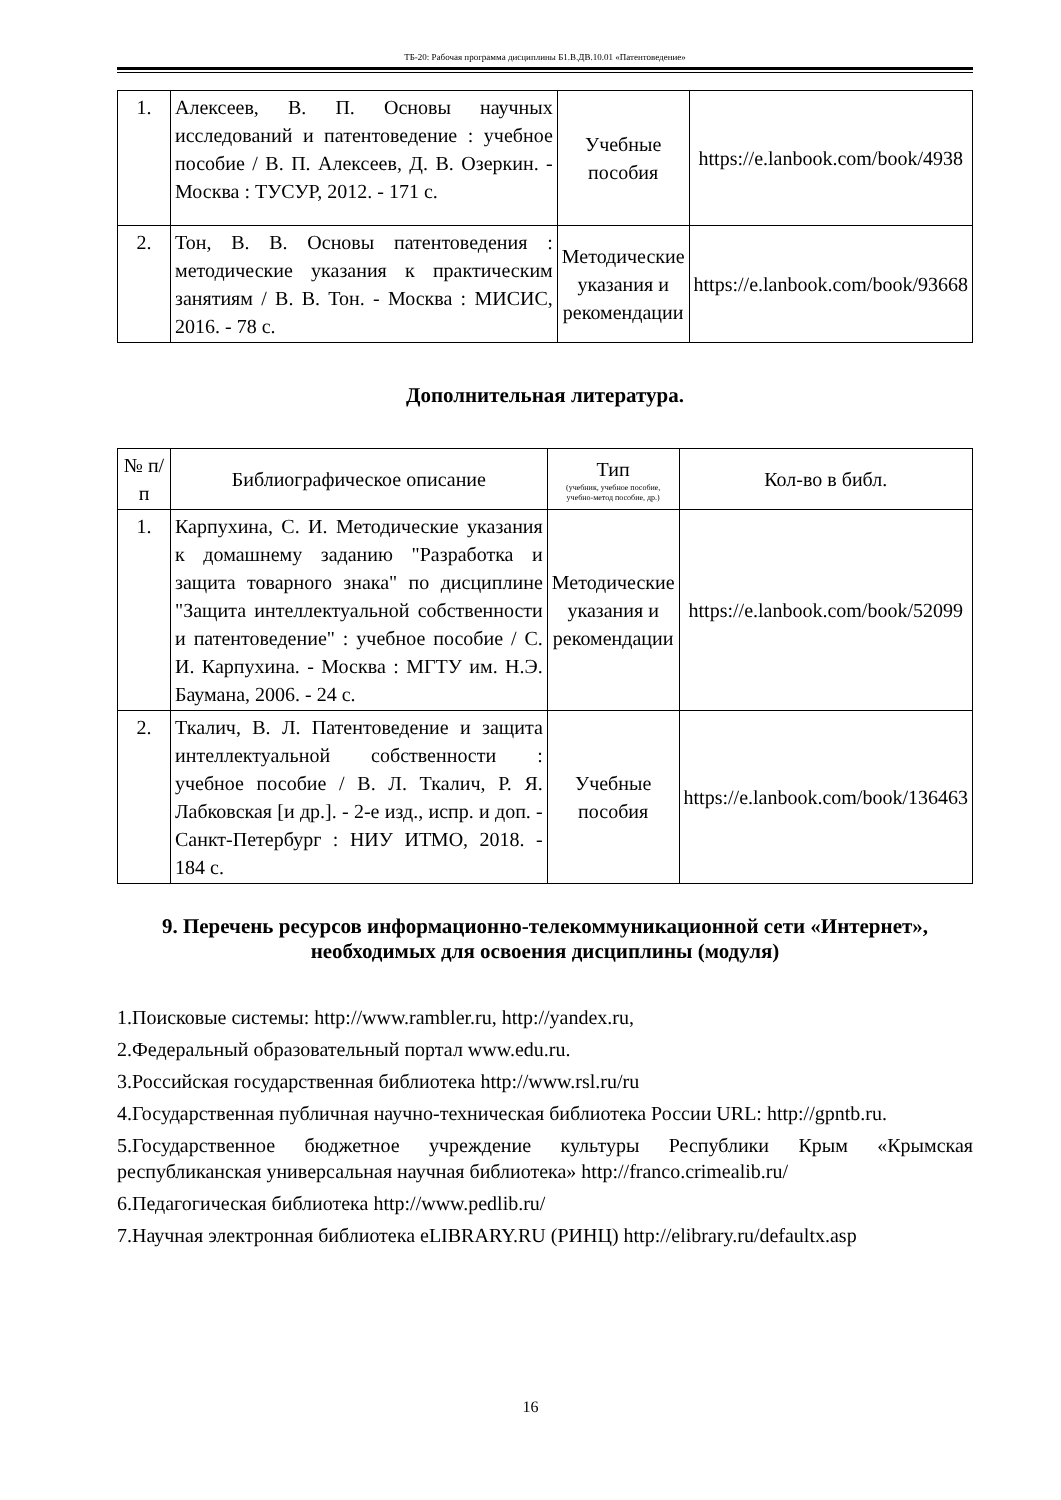ТБ-20: Рабочая программа дисциплины Б1.В.ДВ.10.01 «Патентоведение»
| 1. | Алексеев, В. П. Основы научных исследований и патентоведение : учебное пособие / В. П. Алексеев, Д. В. Озеркин. - Москва : ТУСУР, 2012. - 171 с. | Учебные пособия | https://e.lanbook.com/book/4938 |
| 2. | Тон, В. В. Основы патентоведения : методические указания к практическим занятиям / В. В. Тон. - Москва : МИСИС, 2016. - 78 с. | Методические указания и рекомендации | https://e.lanbook.com/book/93668 |
Дополнительная литература.
| № п/п | Библиографическое описание | Тип (учебник, учебное пособие, учебно-метод пособие, др.) | Кол-во в библ. |
| --- | --- | --- | --- |
| 1. | Карпухина, С. И. Методические указания к домашнему заданию "Разработка и защита товарного знака" по дисциплине "Защита интеллектуальной собственности и патентоведение" : учебное пособие / С. И. Карпухина. - Москва : МГТУ им. Н.Э. Баумана, 2006. - 24 с. | Методические указания и рекомендации | https://e.lanbook.com/book/52099 |
| 2. | Ткалич, В. Л. Патентоведение и защита интеллектуальной собственности : учебное пособие / В. Л. Ткалич, Р. Я. Лабковская [и др.]. - 2-е изд., испр. и доп. - Санкт-Петербург : НИУ ИТМО, 2018. - 184 с. | Учебные пособия | https://e.lanbook.com/book/136463 |
9. Перечень ресурсов информационно-телекоммуникационной сети «Интернет», необходимых для освоения дисциплины (модуля)
1.Поисковые системы: http://www.rambler.ru, http://yandex.ru,
2.Федеральный образовательный портал www.edu.ru.
3.Российская государственная библиотека http://www.rsl.ru/ru
4.Государственная публичная научно-техническая библиотека России URL: http://gpntb.ru.
5.Государственное бюджетное учреждение культуры Республики Крым «Крымская республиканская универсальная научная библиотека» http://franco.crimealib.ru/
6.Педагогическая библиотека http://www.pedlib.ru/
7.Научная электронная библиотека eLIBRARY.RU (РИНЦ) http://elibrary.ru/defaultx.asp
16